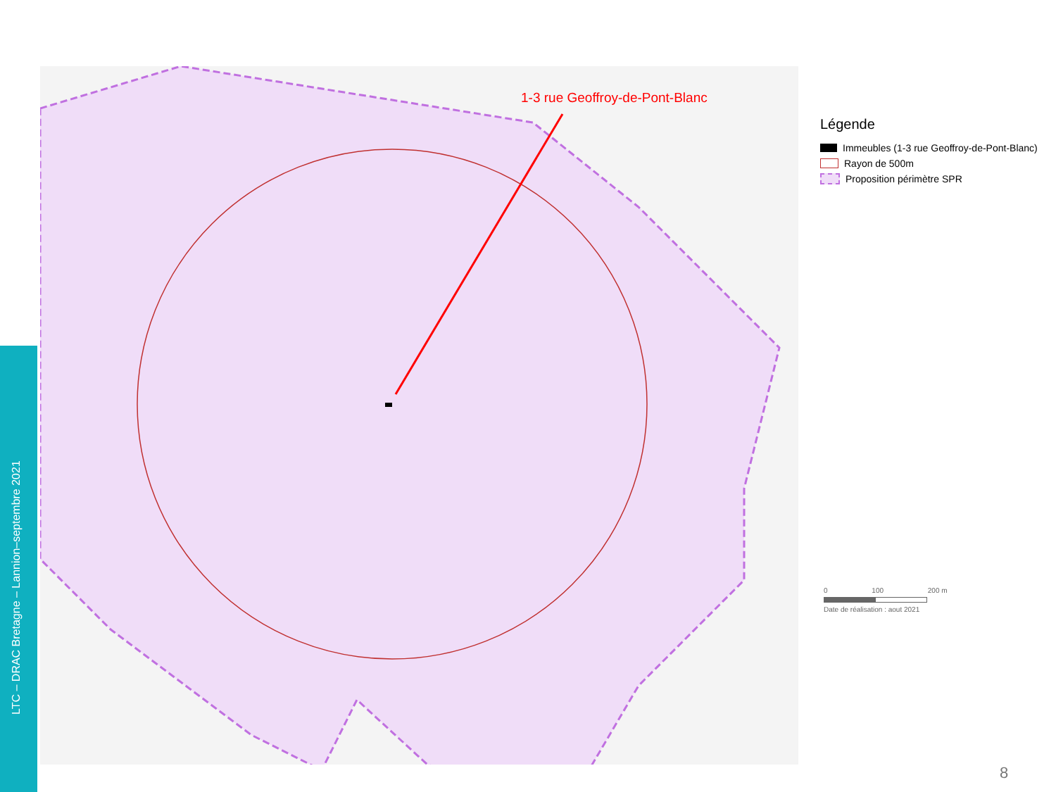LTC – DRAC Bretagne – Lannion–septembre 2021
1-3 rue Geoffroy-de-Pont-Blanc
Légende
Immeubles (1-3 rue Geoffroy-de-Pont-Blanc)
Rayon de 500m
Proposition périmètre SPR
0 100 200 m
Date de réalisation : aout 2021
8